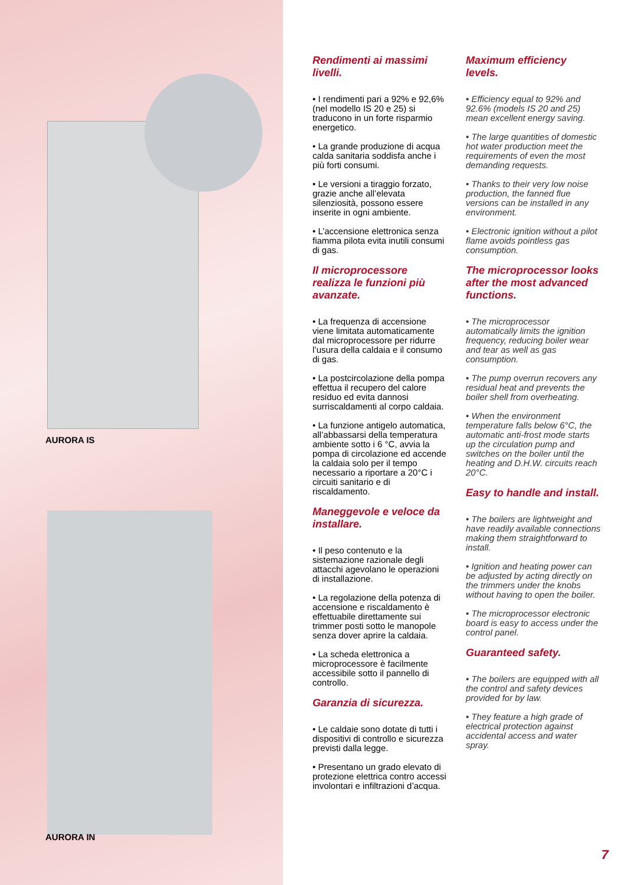AURORA IS
AURORA IN
Rendimenti ai massimi livelli.
• I rendimenti pari a 92% e 92,6% (nel modello IS 20 e 25) si traducono in un forte risparmio energetico.
• La grande produzione di acqua calda sanitaria soddisfa anche i più forti consumi.
• Le versioni a tiraggio forzato, grazie anche all’elevata silenziosità, possono essere inserite in ogni ambiente.
• L’accensione elettronica senza fiamma pilota evita inutili consumi di gas.
Il microprocessore realizza le funzioni più avanzate.
• La frequenza di accensione viene limitata automaticamente dal microprocessore per ridurre l’usura della caldaia e il consumo di gas.
• La postcircolazione della pompa effettua il recupero del calore residuo ed evita dannosi surriscaldamenti al corpo caldaia.
• La funzione antigelo automatica, all’abbassarsi della temperatura ambiente sotto i 6 °C, avvia la pompa di circolazione ed accende la caldaia solo per il tempo necessario a riportare a 20°C i circuiti sanitario e di riscaldamento.
Maneggevole e veloce da installare.
• Il peso contenuto e la sistemazione razionale degli attacchi agevolano le operazioni di installazione.
• La regolazione della potenza di accensione e riscaldamento è effettuabile direttamente sui trimmer posti sotto le manopole senza dover aprire la caldaia.
• La scheda elettronica a microprocessore è facilmente accessibile sotto il pannello di controllo.
Garanzia di sicurezza.
• Le caldaie sono dotate di tutti i dispositivi di controllo e sicurezza previsti dalla legge.
• Presentano un grado elevato di protezione elettrica contro accessi involontari e infiltrazioni d’acqua.
Maximum efficiency levels.
• Efficiency equal to 92% and 92.6% (models IS 20 and 25) mean excellent energy saving.
• The large quantities of domestic hot water production meet the requirements of even the most demanding requests.
• Thanks to their very low noise production, the fanned flue versions can be installed in any environment.
• Electronic ignition without a pilot flame avoids pointless gas consumption.
The microprocessor looks after the most advanced functions.
• The microprocessor automatically limits the ignition frequency, reducing boiler wear and tear as well as gas consumption.
• The pump overrun recovers any residual heat and prevents the boiler shell from overheating.
• When the environment temperature falls below 6°C, the automatic anti-frost mode starts up the circulation pump and switches on the boiler until the heating and D.H.W. circuits reach 20°C.
Easy to handle and install.
• The boilers are lightweight and have readily available connections making them straightforward to install.
• Ignition and heating power can be adjusted by acting directly on the trimmers under the knobs without having to open the boiler.
• The microprocessor electronic board is easy to access under the control panel.
Guaranteed safety.
• The boilers are equipped with all the control and safety devices provided for by law.
• They feature a high grade of electrical protection against accidental access and water spray.
7